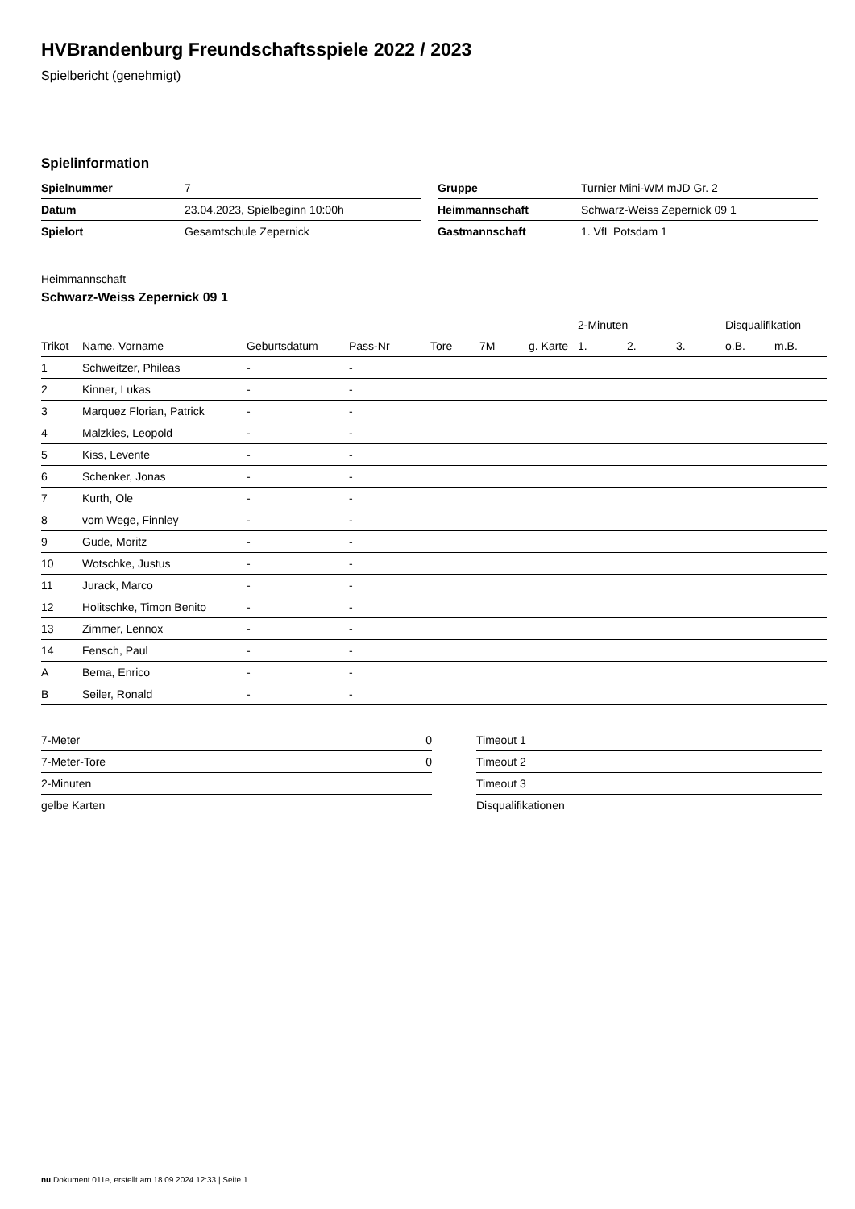HVBrandenburg Freundschaftsspiele 2022 / 2023
Spielbericht (genehmigt)
Spielinformation
| Spielnummer | 7 |
| Datum | 23.04.2023, Spielbeginn 10:00h |
| Spielort | Gesamtschule Zepernick |
| Gruppe | Turnier Mini-WM mJD Gr. 2 |
| Heimmannschaft | Schwarz-Weiss Zepernick 09 1 |
| Gastmannschaft | 1. VfL Potsdam 1 |
Heimmannschaft
Schwarz-Weiss Zepernick 09 1
| | | | | | | | 2-Minuten | | | Disqualifikation | |
| --- | --- | --- | --- | --- | --- | --- | --- | --- | --- | --- | --- |
| Trikot | Name, Vorname | Geburtsdatum | Pass-Nr | Tore | 7M | g. Karte | 1. | 2. | 3. | o.B. | m.B. |
| 1 | Schweitzer, Phileas | - | - | | | | | | | | |
| 2 | Kinner, Lukas | - | - | | | | | | | | |
| 3 | Marquez Florian, Patrick | - | - | | | | | | | | |
| 4 | Malzkies, Leopold | - | - | | | | | | | | |
| 5 | Kiss, Levente | - | - | | | | | | | | |
| 6 | Schenker, Jonas | - | - | | | | | | | | |
| 7 | Kurth, Ole | - | - | | | | | | | | |
| 8 | vom Wege, Finnley | - | - | | | | | | | | |
| 9 | Gude, Moritz | - | - | | | | | | | | |
| 10 | Wotschke, Justus | - | - | | | | | | | | |
| 11 | Jurack, Marco | - | - | | | | | | | | |
| 12 | Holitschke, Timon Benito | - | - | | | | | | | | |
| 13 | Zimmer, Lennox | - | - | | | | | | | | |
| 14 | Fensch, Paul | - | - | | | | | | | | |
| A | Bema, Enrico | - | - | | | | | | | | |
| B | Seiler, Ronald | - | - | | | | | | | | |
| 7-Meter | 0 |
| 7-Meter-Tore | 0 |
| 2-Minuten | |
| gelbe Karten | |
| Timeout 1 |
| Timeout 2 |
| Timeout 3 |
| Disqualifikationen |
nu.Dokument 011e, erstellt am 18.09.2024 12:33 | Seite 1